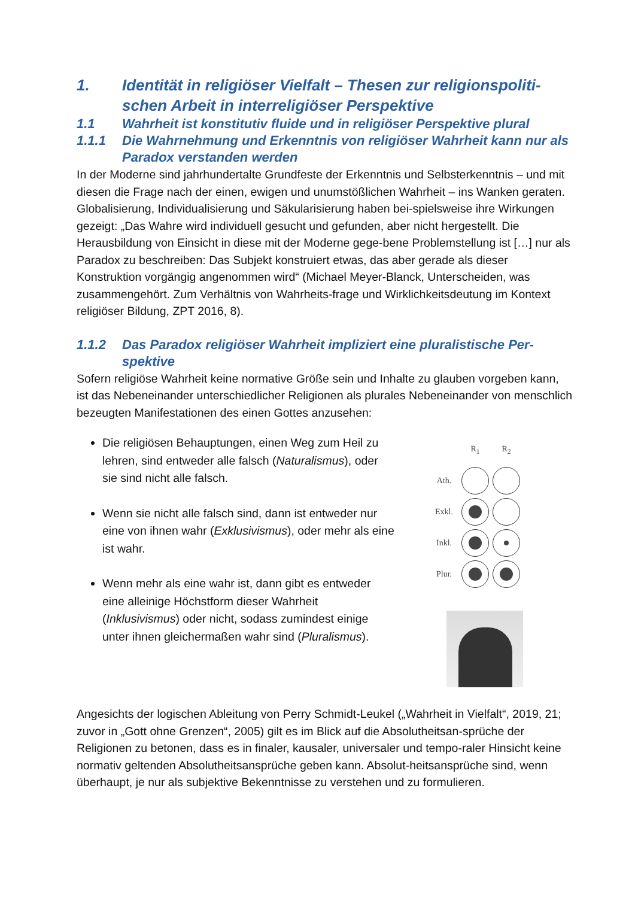1. Identität in religiöser Vielfalt – Thesen zur religionspoliti-schen Arbeit in interreligiöser Perspektive
1.1 Wahrheit ist konstitutiv fluide und in religiöser Perspektive plural
1.1.1 Die Wahrnehmung und Erkenntnis von religiöser Wahrheit kann nur als Paradox verstanden werden
In der Moderne sind jahrhundertalte Grundfeste der Erkenntnis und Selbsterkenntnis – und mit diesen die Frage nach der einen, ewigen und unumstößlichen Wahrheit – ins Wanken geraten. Globalisierung, Individualisierung und Säkularisierung haben bei-spielsweise ihre Wirkungen gezeigt: „Das Wahre wird individuell gesucht und gefunden, aber nicht hergestellt. Die Herausbildung von Einsicht in diese mit der Moderne gege-bene Problemstellung ist […] nur als Paradox zu beschreiben: Das Subjekt konstruiert etwas, das aber gerade als dieser Konstruktion vorgängig angenommen wird“ (Michael Meyer-Blanck, Unterscheiden, was zusammengehört. Zum Verhältnis von Wahrheits-frage und Wirklichkeitsdeutung im Kontext religiöser Bildung, ZPT 2016, 8).
1.1.2 Das Paradox religiöser Wahrheit impliziert eine pluralistische Per-spektive
Sofern religiöse Wahrheit keine normative Größe sein und Inhalte zu glauben vorgeben kann, ist das Nebeneinander unterschiedlicher Religionen als plurales Nebeneinander von menschlich bezeugten Manifestationen des einen Gottes anzusehen:
Die religiösen Behauptungen, einen Weg zum Heil zu lehren, sind entweder alle falsch (Naturalismus), oder sie sind nicht alle falsch.
Wenn sie nicht alle falsch sind, dann ist entweder nur eine von ihnen wahr (Exklusivismus), oder mehr als eine ist wahr.
Wenn mehr als eine wahr ist, dann gibt es entweder eine alleinige Höchstform dieser Wahrheit (Inklusivismus) oder nicht, sodass zumindest einige unter ihnen gleichermaßen wahr sind (Pluralismus).
| | R<sub>1</sub> | R<sub>2</sub> |
| Ath. | | |
| Exkl. | | |
| Inkl. | | |
| Plur. | | |
Angesichts der logischen Ableitung von Perry Schmidt-Leukel („Wahrheit in Vielfalt“, 2019, 21; zuvor in „Gott ohne Grenzen“, 2005) gilt es im Blick auf die Absolutheitsan-sprüche der Religionen zu betonen, dass es in finaler, kausaler, universaler und tempo-raler Hinsicht keine normativ geltenden Absolutheitsansprüche geben kann. Absolut-heitsansprüche sind, wenn überhaupt, je nur als subjektive Bekenntnisse zu verstehen und zu formulieren.